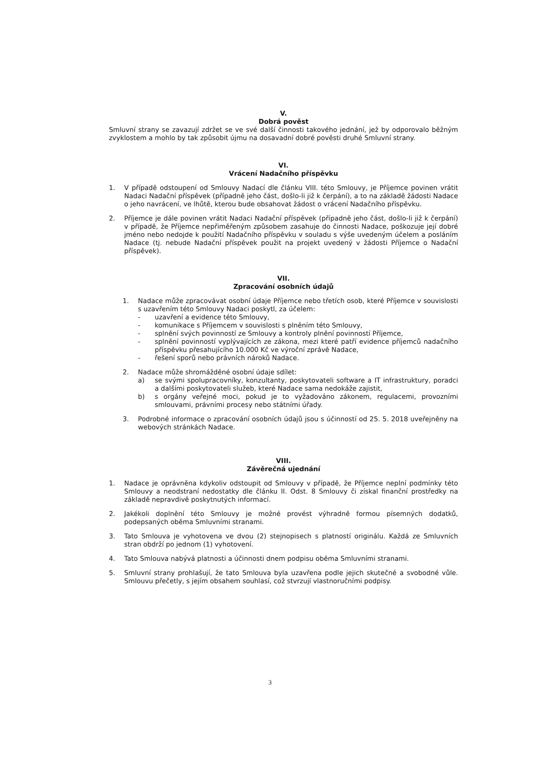V.
Dobrá pověst
Smluvní strany se zavazují zdržet se ve své další činnosti takového jednání, jež by odporovalo běžným zvyklostem a mohlo by tak způsobit újmu na dosavadní dobré pověsti druhé Smluvní strany.
VI.
Vrácení Nadačního příspěvku
1. V případě odstoupení od Smlouvy Nadací dle článku VIII. této Smlouvy, je Příjemce povinen vrátit Nadaci Nadační příspěvek (případně jeho část, došlo-li již k čerpání), a to na základě žádosti Nadace o jeho navrácení, ve lhůtě, kterou bude obsahovat žádost o vrácení Nadačního příspěvku.
2. Příjemce je dále povinen vrátit Nadaci Nadační příspěvek (případně jeho část, došlo-li již k čerpání) v případě, že Příjemce nepřiměřeným způsobem zasahuje do činnosti Nadace, poškozuje její dobré jméno nebo nedojde k použití Nadačního příspěvku v souladu s výše uvedeným účelem a posláním Nadace (tj. nebude Nadační příspěvek použit na projekt uvedený v žádosti Příjemce o Nadační příspěvek).
VII.
Zpracování osobních údajů
1. Nadace může zpracovávat osobní údaje Příjemce nebo třetích osob, které Příjemce v souvislosti s uzavřením této Smlouvy Nadaci poskytl, za účelem:
- uzavření a evidence této Smlouvy,
- komunikace s Příjemcem v souvislosti s plněním této Smlouvy,
- splnění svých povinností ze Smlouvy a kontroly plnění povinností Příjemce,
- splnění povinností vyplývajících ze zákona, mezi které patří evidence příjemců nadačního příspěvku přesahujícího 10.000 Kč ve výroční zprávě Nadace,
- řešení sporů nebo právních nároků Nadace.
2. Nadace může shromážděné osobní údaje sdílet:
a) se svými spolupracovníky, konzultanty, poskytovateli software a IT infrastruktury, poradci a dalšími poskytovateli služeb, které Nadace sama nedokáže zajistit,
b) s orgány veřejné moci, pokud je to vyžadováno zákonem, regulacemi, provozními smlouvami, právními procesy nebo státními úřady.
3. Podrobné informace o zpracování osobních údajů jsou s účinností od 25. 5. 2018 uveřejněny na webových stránkách Nadace.
VIII.
Závěrečná ujednání
1. Nadace je oprávněna kdykoliv odstoupit od Smlouvy v případě, že Příjemce neplní podmínky této Smlouvy a neodstraní nedostatky dle článku II. Odst. 8 Smlouvy či získal finanční prostředky na základě nepravdivě poskytnutých informací.
2. Jakékoli doplnění této Smlouvy je možné provést výhradně formou písemných dodatků, podepsaných oběma Smluvními stranami.
3. Tato Smlouva je vyhotovena ve dvou (2) stejnopisech s platností originálu. Každá ze Smluvních stran obdrží po jednom (1) vyhotovení.
4. Tato Smlouva nabývá platnosti a účinnosti dnem podpisu oběma Smluvními stranami.
5. Smluvní strany prohlašují, že tato Smlouva byla uzavřena podle jejich skutečné a svobodné vůle. Smlouvu přečetly, s jejím obsahem souhlasí, což stvrzují vlastnoručními podpisy.
3